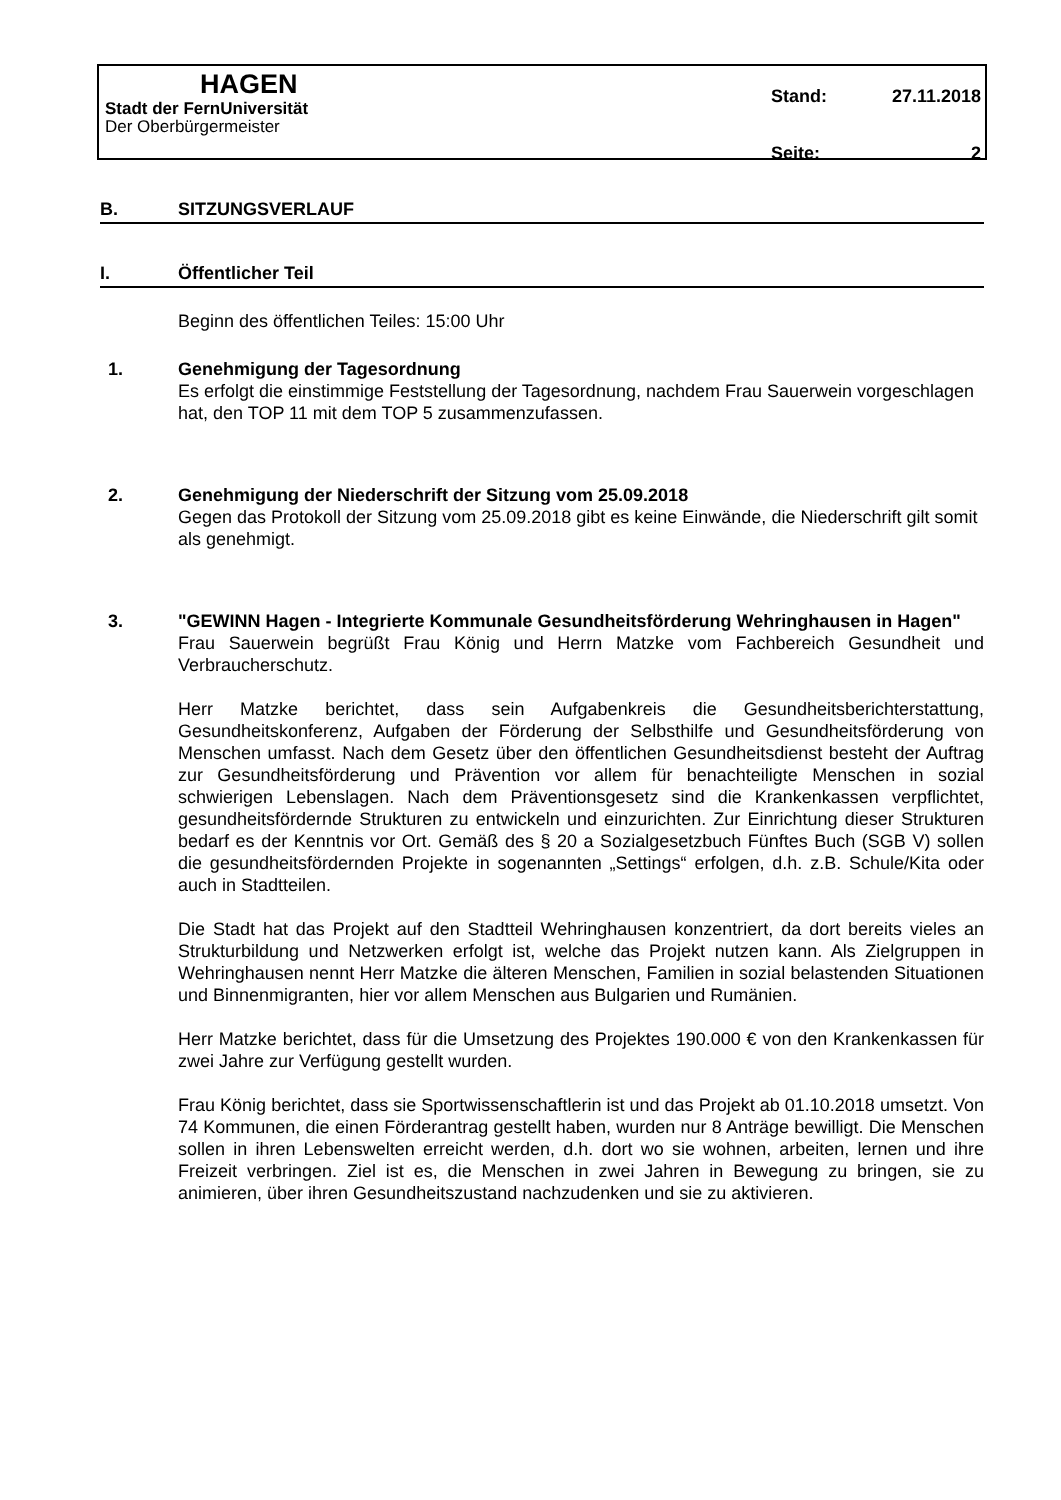HAGEN
Stadt der FernUniversität
Der Oberbürgermeister
Stand: 27.11.2018
Seite: 2
B. SITZUNGSVERLAUF
I. Öffentlicher Teil
Beginn des öffentlichen Teiles: 15:00 Uhr
1. Genehmigung der Tagesordnung
Es erfolgt die einstimmige Feststellung der Tagesordnung, nachdem Frau Sauerwein vorgeschlagen hat, den TOP 11 mit dem TOP 5 zusammenzufassen.
2. Genehmigung der Niederschrift der Sitzung vom 25.09.2018
Gegen das Protokoll der Sitzung vom 25.09.2018 gibt es keine Einwände, die Niederschrift gilt somit als genehmigt.
3. "GEWINN Hagen - Integrierte Kommunale Gesundheitsförderung Wehringhausen in Hagen"
Frau Sauerwein begrüßt Frau König und Herrn Matzke vom Fachbereich Gesundheit und Verbraucherschutz.
Herr Matzke berichtet, dass sein Aufgabenkreis die Gesundheitsberichterstattung, Gesundheitskonferenz, Aufgaben der Förderung der Selbsthilfe und Gesundheitsförderung von Menschen umfasst. Nach dem Gesetz über den öffentlichen Gesundheitsdienst besteht der Auftrag zur Gesundheitsförderung und Prävention vor allem für benachteiligte Menschen in sozial schwierigen Lebenslagen. Nach dem Präventionsgesetz sind die Krankenkassen verpflichtet, gesundheitsfördernde Strukturen zu entwickeln und einzurichten. Zur Einrichtung dieser Strukturen bedarf es der Kenntnis vor Ort. Gemäß des § 20 a Sozialgesetzbuch Fünftes Buch (SGB V) sollen die gesundheitsfördernden Projekte in sogenannten „Settings“ erfolgen, d.h. z.B. Schule/Kita oder auch in Stadtteilen.
Die Stadt hat das Projekt auf den Stadtteil Wehringhausen konzentriert, da dort bereits vieles an Strukturbildung und Netzwerken erfolgt ist, welche das Projekt nutzen kann. Als Zielgruppen in Wehringhausen nennt Herr Matzke die älteren Menschen, Familien in sozial belastenden Situationen und Binnenmigranten, hier vor allem Menschen aus Bulgarien und Rumänien.
Herr Matzke berichtet, dass für die Umsetzung des Projektes 190.000 € von den Krankenkassen für zwei Jahre zur Verfügung gestellt wurden.
Frau König berichtet, dass sie Sportwissenschaftlerin ist und das Projekt ab 01.10.2018 umsetzt. Von 74 Kommunen, die einen Förderantrag gestellt haben, wurden nur 8 Anträge bewilligt. Die Menschen sollen in ihren Lebenswelten erreicht werden, d.h. dort wo sie wohnen, arbeiten, lernen und ihre Freizeit verbringen. Ziel ist es, die Menschen in zwei Jahren in Bewegung zu bringen, sie zu animieren, über ihren Gesundheitszustand nachzudenken und sie zu aktivieren.